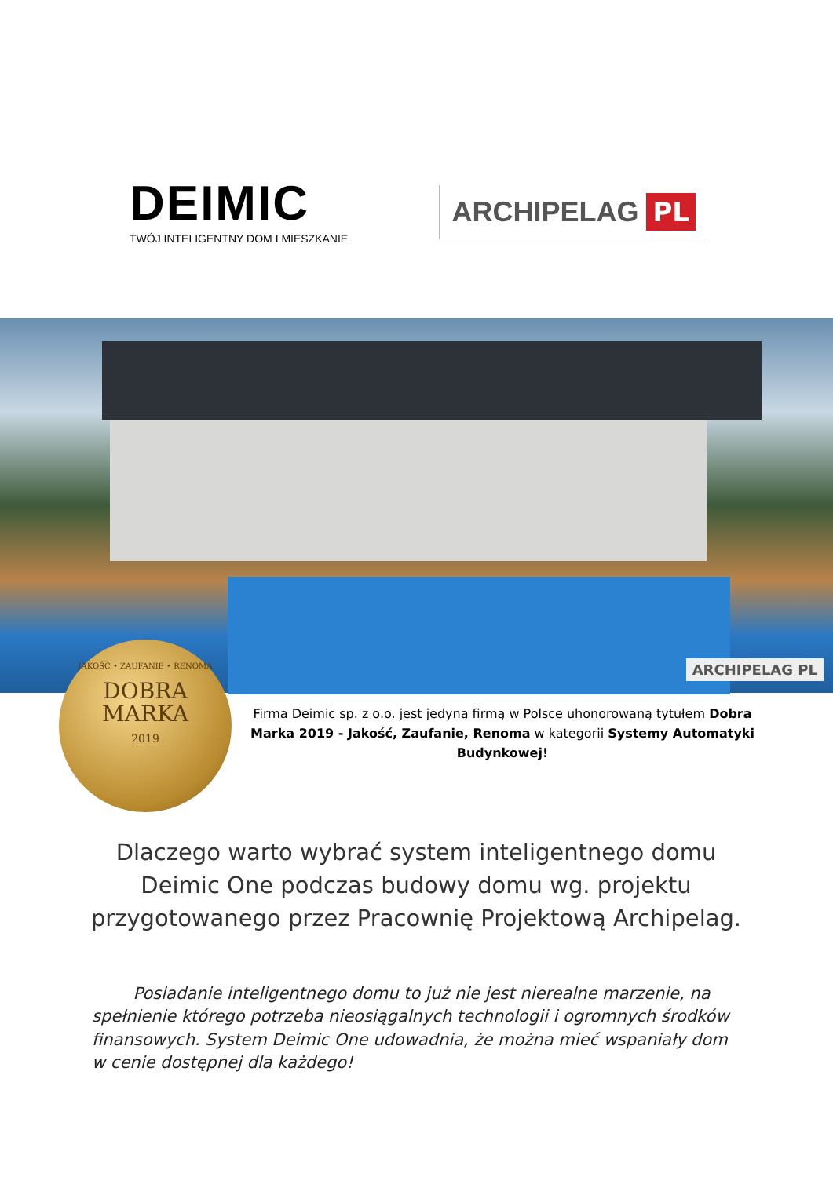DEIMIC
TWÓJ INTELIGENTNY DOM I MIESZKANIE
ARCHIPELAG PL
ARCHIPELAG PL
JAKOŚĆ • ZAUFANIE • RENOMA
DOBRA
MARKA
2019
Firma Deimic sp. z o.o. jest jedyną firmą w Polsce uhonorowaną tytułem Dobra Marka 2019 - Jakość, Zaufanie, Renoma w kategorii Systemy Automatyki Budynkowej!
Dlaczego warto wybrać system inteligentnego domu Deimic One podczas budowy domu wg. projektu przygotowanego przez Pracownię Projektową Archipelag.
   Posiadanie inteligentnego domu to już nie jest nierealne marzenie, na spełnienie którego potrzeba nieosiągalnych technologii i ogromnych środków finansowych. System Deimic One udowadnia, że można mieć wspaniały dom w cenie dostępnej dla każdego!